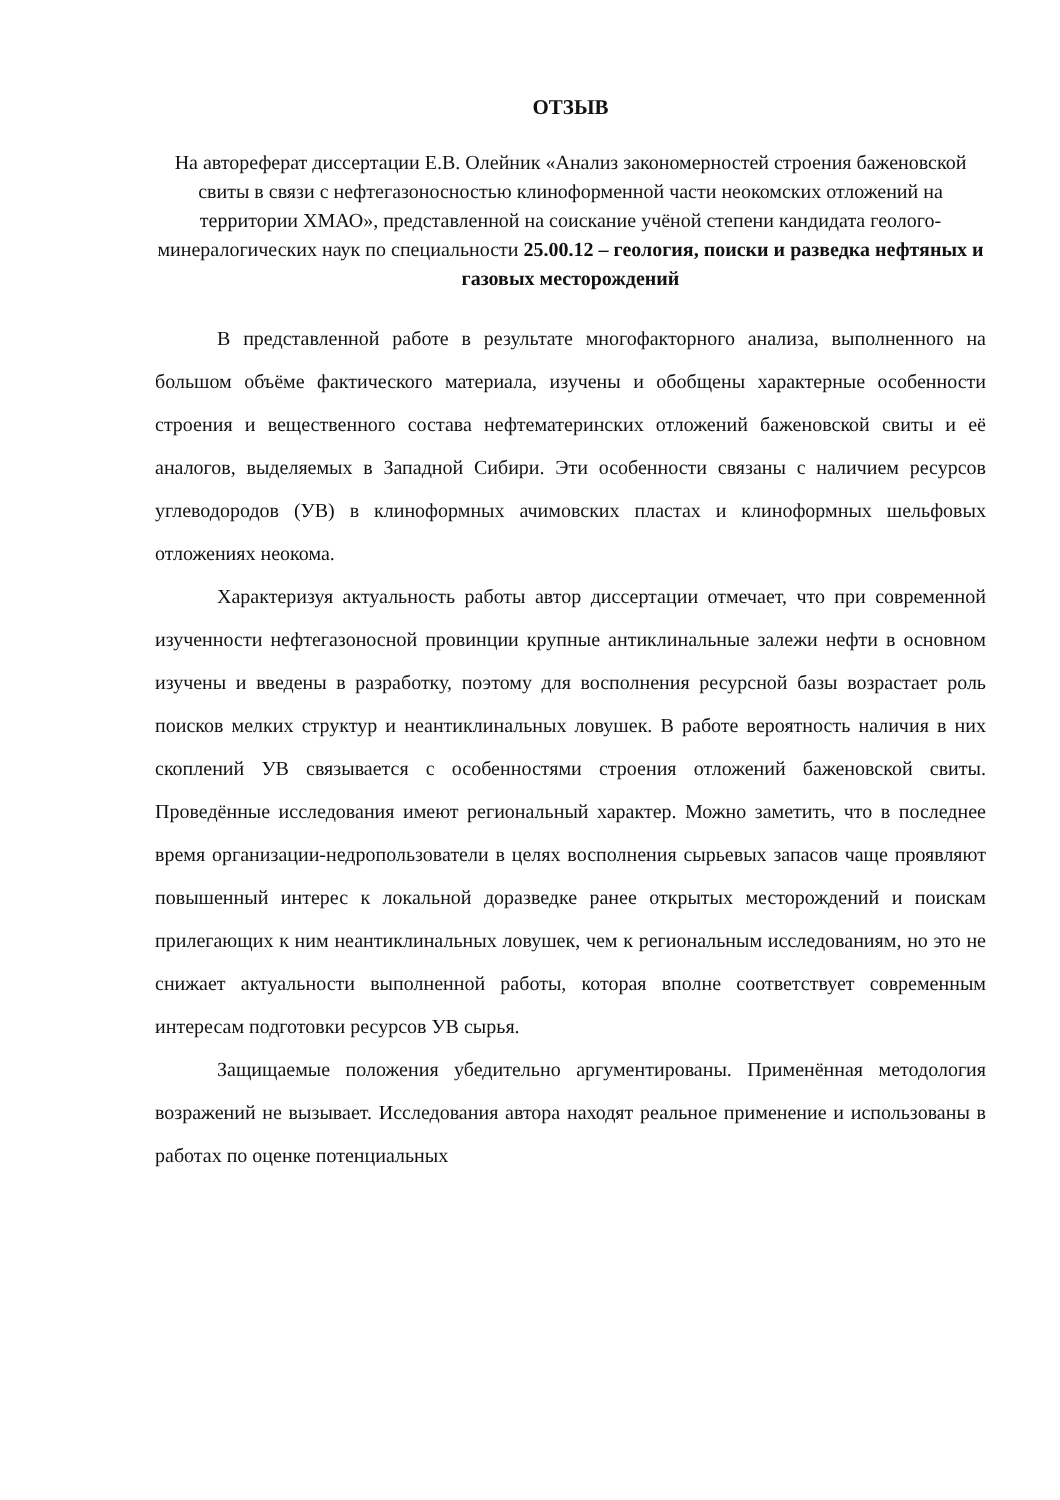ОТЗЫВ
На автореферат диссертации Е.В. Олейник «Анализ закономерностей строения баженовской свиты в связи с нефтегазоносностью клиноформенной части неокомских отложений на территории ХМАО», представленной на соискание учёной степени кандидата геолого-минералогических наук по специальности 25.00.12 – геология, поиски и разведка нефтяных и газовых месторождений
В представленной работе в результате многофакторного анализа, выполненного на большом объёме фактического материала, изучены и обобщены характерные особенности строения и вещественного состава нефтематеринских отложений баженовской свиты и её аналогов, выделяемых в Западной Сибири. Эти особенности связаны с наличием ресурсов углеводородов (УВ) в клиноформных ачимовских пластах и клиноформных шельфовых отложениях неокома.
Характеризуя актуальность работы автор диссертации отмечает, что при современной изученности нефтегазоносной провинции крупные антиклинальные залежи нефти в основном изучены и введены в разработку, поэтому для восполнения ресурсной базы возрастает роль поисков мелких структур и неантиклинальных ловушек. В работе вероятность наличия в них скоплений УВ связывается с особенностями строения отложений баженовской свиты. Проведённые исследования имеют региональный характер. Можно заметить, что в последнее время организации-недропользователи в целях восполнения сырьевых запасов чаще проявляют повышенный интерес к локальной доразведке ранее открытых месторождений и поискам прилегающих к ним неантиклинальных ловушек, чем к региональным исследованиям, но это не снижает актуальности выполненной работы, которая вполне соответствует современным интересам подготовки ресурсов УВ сырья.
Защищаемые положения убедительно аргументированы. Применённая методология возражений не вызывает. Исследования автора находят реальное применение и использованы в работах по оценке потенциальных